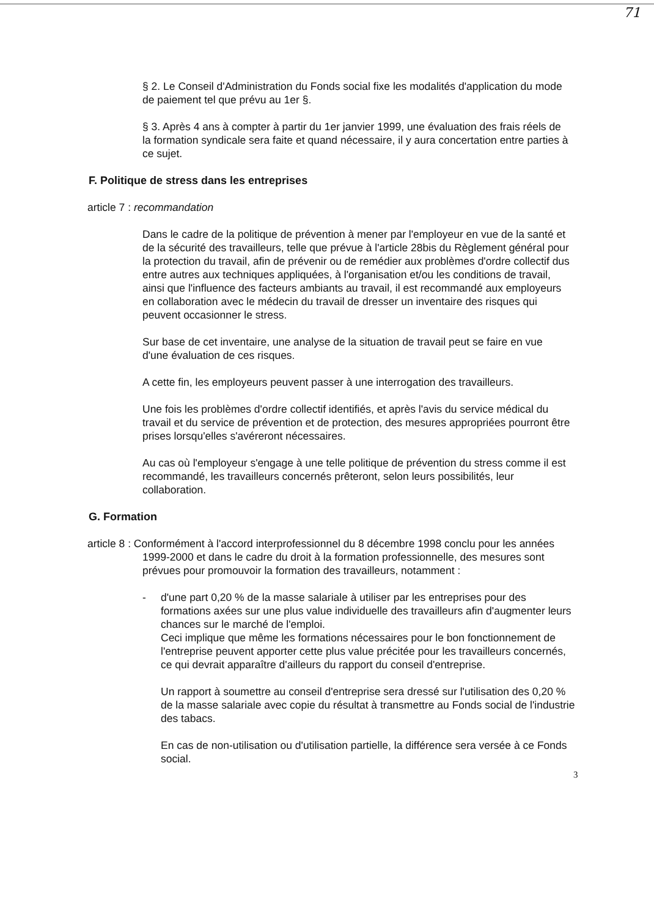71
§ 2. Le Conseil d'Administration du Fonds social fixe les modalités d'application du mode de paiement tel que prévu au 1er §.
§ 3. Après 4 ans à compter à partir du 1er janvier 1999, une évaluation des frais réels de la formation syndicale sera faite et quand nécessaire, il y aura concertation entre parties à ce sujet.
F. Politique de stress dans les entreprises
article 7 : recommandation
Dans le cadre de la politique de prévention à mener par l'employeur en vue de la santé et de la sécurité des travailleurs, telle que prévue à l'article 28bis du Règlement général pour la protection du travail, afin de prévenir ou de remédier aux problèmes d'ordre collectif dus entre autres aux techniques appliquées, à l'organisation et/ou les conditions de travail, ainsi que l'influence des facteurs ambiants au travail, il est recommandé aux employeurs en collaboration avec le médecin du travail de dresser un inventaire des risques qui peuvent occasionner le stress.
Sur base de cet inventaire, une analyse de la situation de travail peut se faire en vue d'une évaluation de ces risques.
A cette fin, les employeurs peuvent passer à une interrogation des travailleurs.
Une fois les problèmes d'ordre collectif identifiés, et après l'avis du service médical du travail et du service de prévention et de protection, des mesures appropriées pourront être prises lorsqu'elles s'avéreront nécessaires.
Au cas où l'employeur s'engage à une telle politique de prévention du stress comme il est recommandé, les travailleurs concernés prêteront, selon leurs possibilités, leur collaboration.
G. Formation
article 8 : Conformément à l'accord interprofessionnel du 8 décembre 1998 conclu pour les années 1999-2000 et dans le cadre du droit à la formation professionnelle, des mesures sont prévues pour promouvoir la formation des travailleurs, notamment :
- d'une part 0,20 % de la masse salariale à utiliser par les entreprises pour des formations axées sur une plus value individuelle des travailleurs afin d'augmenter leurs chances sur le marché de l'emploi.
Ceci implique que même les formations nécessaires pour le bon fonctionnement de l'entreprise peuvent apporter cette plus value précitée pour les travailleurs concernés, ce qui devrait apparaître d'ailleurs du rapport du conseil d'entreprise.
Un rapport à soumettre au conseil d'entreprise sera dressé sur l'utilisation des 0,20 % de la masse salariale avec copie du résultat à transmettre au Fonds social de l'industrie des tabacs.
En cas de non-utilisation ou d'utilisation partielle, la différence sera versée à ce Fonds social.
3